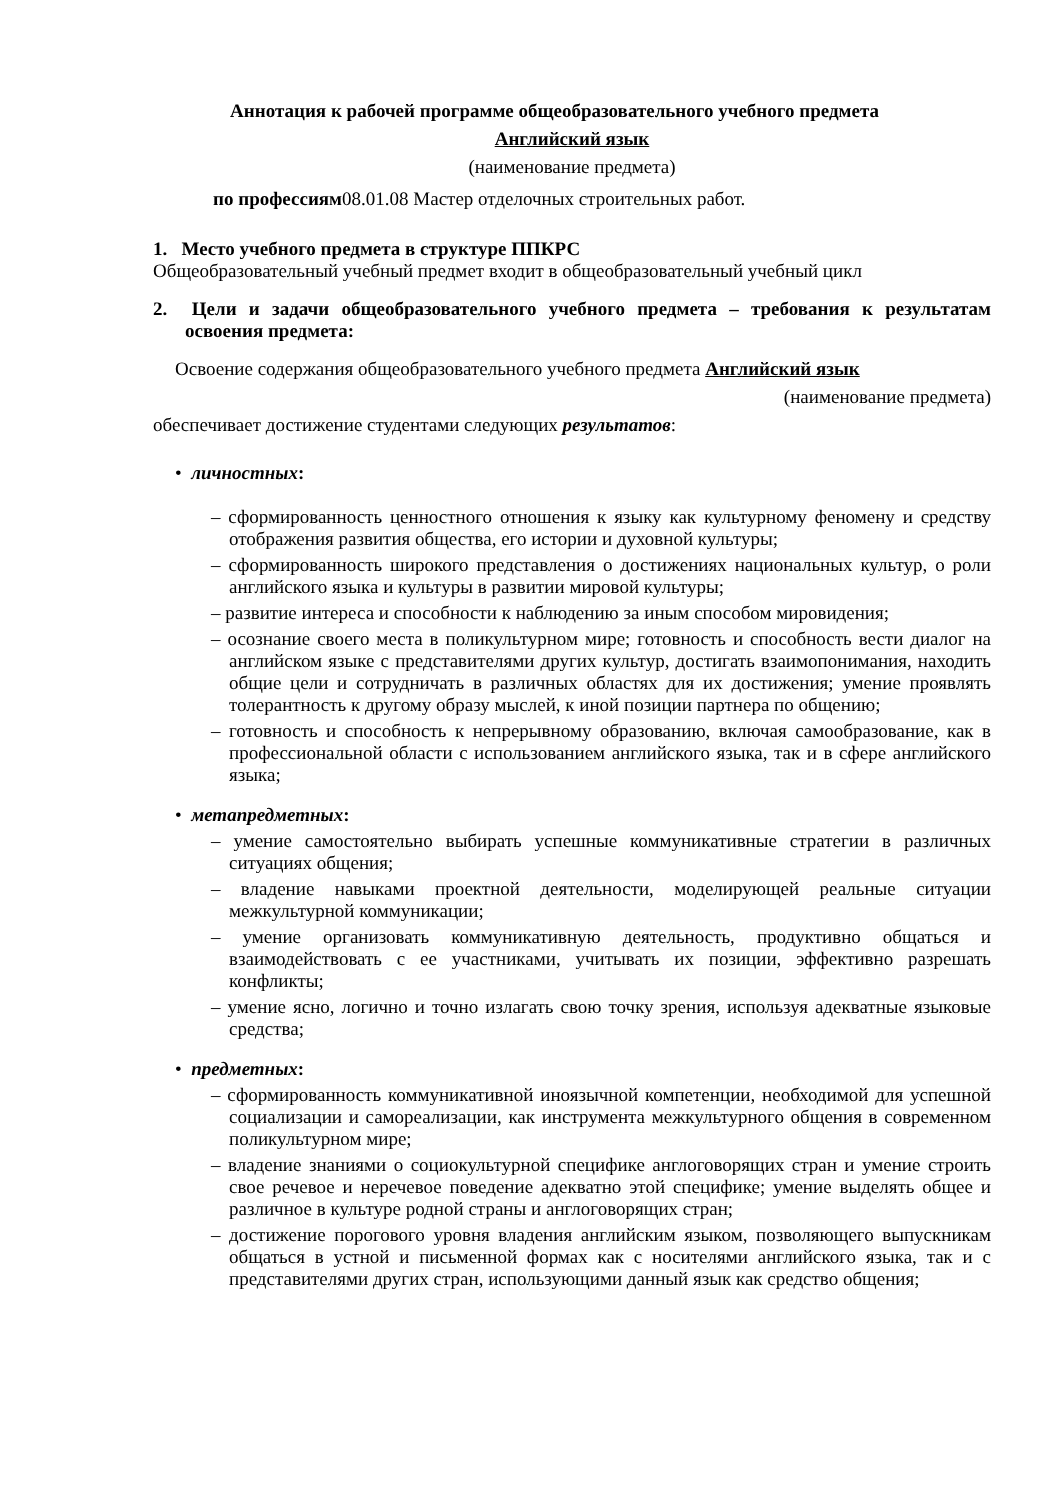Аннотация к рабочей программе общеобразовательного учебного предмета
Английский язык
(наименование предмета)
по профессиям08.01.08 Мастер отделочных строительных работ.
1. Место учебного предмета в структуре ППКРС
Общеобразовательный учебный предмет входит в общеобразовательный учебный цикл
2. Цели и задачи общеобразовательного учебного предмета – требования к результатам освоения предмета:
Освоение содержания общеобразовательного учебного предмета Английский язык
(наименование предмета)
обеспечивает достижение студентами следующих результатов:
• личностных:
– сформированность ценностного отношения к языку как культурному феномену и средству отображения развития общества, его истории и духовной культуры;
– сформированность широкого представления о достижениях национальных культур, о роли английского языка и культуры в развитии мировой культуры;
– развитие интереса и способности к наблюдению за иным способом мировидения;
– осознание своего места в поликультурном мире; готовность и способность вести диалог на английском языке с представителями других культур, достигать взаимопонимания, находить общие цели и сотрудничать в различных областях для их достижения; умение проявлять толерантность к другому образу мыслей, к иной позиции партнера по общению;
– готовность и способность к непрерывному образованию, включая самообразование, как в профессиональной области с использованием английского языка, так и в сфере английского языка;
• метапредметных:
– умение самостоятельно выбирать успешные коммуникативные стратегии в различных ситуациях общения;
– владение навыками проектной деятельности, моделирующей реальные ситуации межкультурной коммуникации;
– умение организовать коммуникативную деятельность, продуктивно общаться и взаимодействовать с ее участниками, учитывать их позиции, эффективно разрешать конфликты;
– умение ясно, логично и точно излагать свою точку зрения, используя адекватные языковые средства;
• предметных:
– сформированность коммуникативной иноязычной компетенции, необходимой для успешной социализации и самореализации, как инструмента межкультурного общения в современном поликультурном мире;
– владение знаниями о социокультурной специфике англоговорящих стран и умение строить свое речевое и неречевое поведение адекватно этой специфике; умение выделять общее и различное в культуре родной страны и англоговорящих стран;
– достижение порогового уровня владения английским языком, позволяющего выпускникам общаться в устной и письменной формах как с носителями английского языка, так и с представителями других стран, использующими данный язык как средство общения;